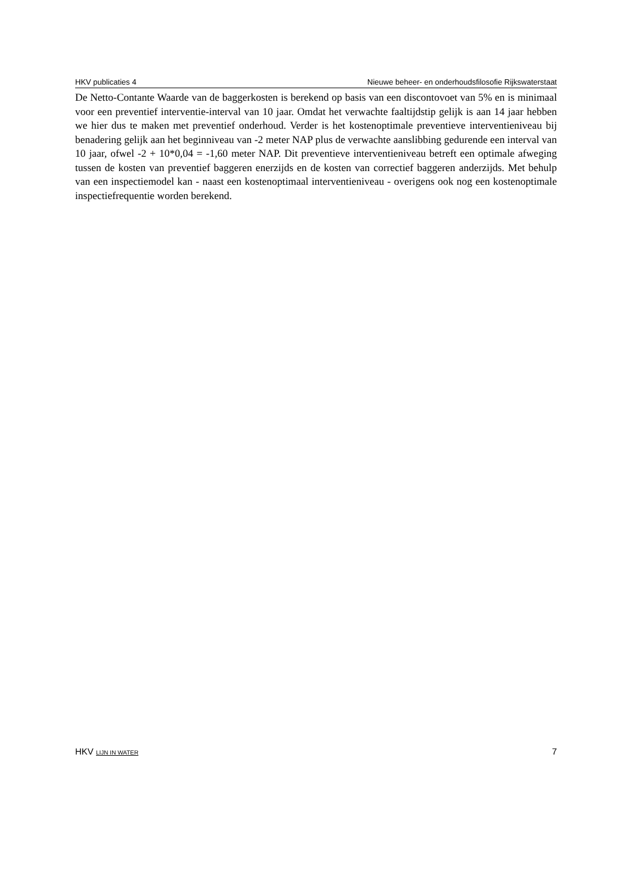HKV publicaties 4 Nieuwe beheer- en onderhoudsfilosofie Rijkswaterstaat
De Netto-Contante Waarde van de baggerkosten is berekend op basis van een discontovoet van 5% en is minimaal voor een preventief interventie-interval van 10 jaar. Omdat het verwachte faaltijdstip gelijk is aan 14 jaar hebben we hier dus te maken met preventief onderhoud. Verder is het kostenoptimale preventieve interventieniveau bij benadering gelijk aan het beginniveau van -2 meter NAP plus de verwachte aanslibbing gedurende een interval van 10 jaar, ofwel -2 + 10*0,04 = -1,60 meter NAP. Dit preventieve interventieniveau betreft een optimale afweging tussen de kosten van preventief baggeren enerzijds en de kosten van correctief baggeren anderzijds. Met behulp van een inspectiemodel kan - naast een kostenoptimaal interventieniveau - overigens ook nog een kostenoptimale inspectiefrequentie worden berekend.
HKV LIJN IN WATER 7